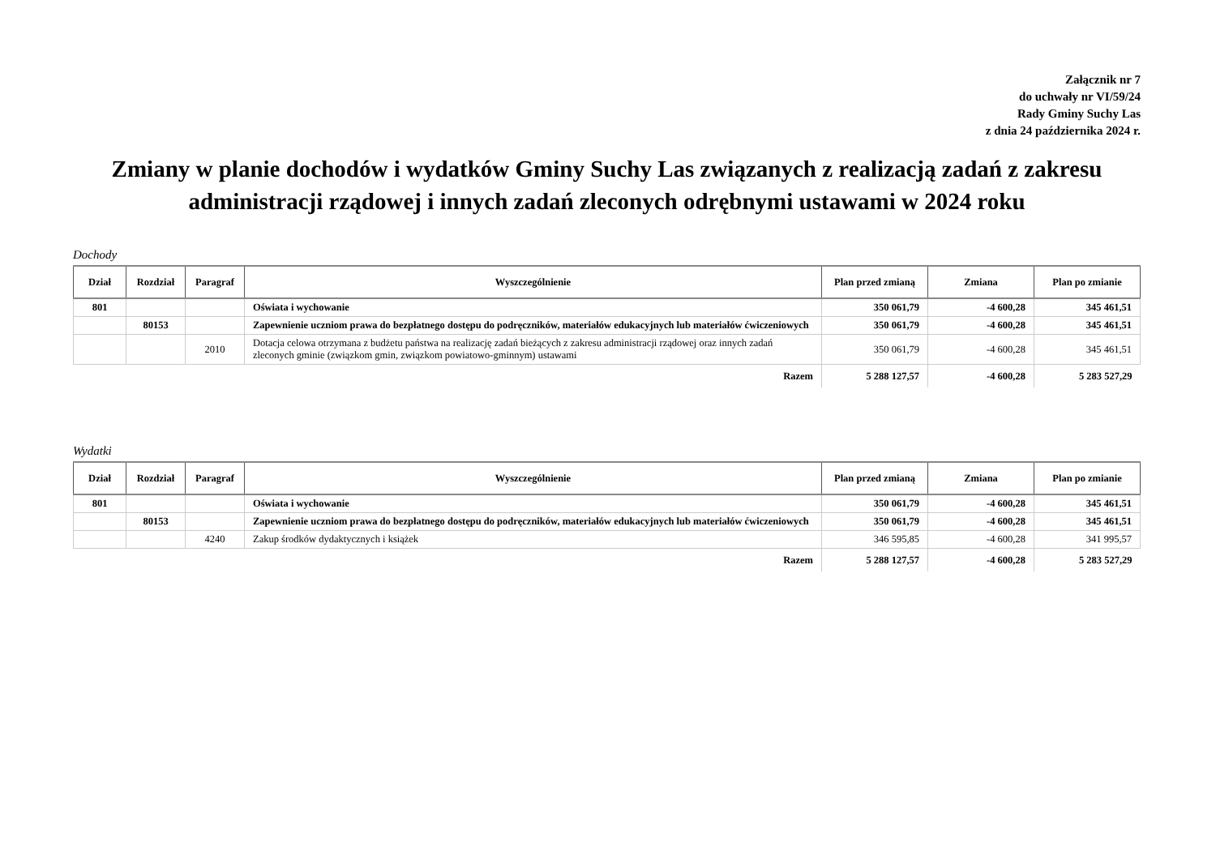Załącznik nr 7
do uchwały nr VI/59/24
Rady Gminy Suchy Las
z dnia 24 października 2024 r.
Zmiany w planie dochodów i wydatków Gminy Suchy Las związanych z realizacją zadań z zakresu administracji rządowej i innych zadań zleconych odrębnymi ustawami w 2024 roku
Dochody
| Dział | Rozdział | Paragraf | Wyszczególnienie | Plan przed zmianą | Zmiana | Plan po zmianie |
| --- | --- | --- | --- | --- | --- | --- |
| 801 | | | Oświata i wychowanie | 350 061,79 | -4 600,28 | 345 461,51 |
| | 80153 | | Zapewnienie uczniom prawa do bezpłatnego dostępu do podręczników, materiałów edukacyjnych lub materiałów ćwiczeniowych | 350 061,79 | -4 600,28 | 345 461,51 |
| | | 2010 | Dotacja celowa otrzymana z budżetu państwa na realizację zadań bieżących z zakresu administracji rządowej oraz innych zadań zleconych gminie (związkom gmin, związkom powiatowo-gminnym) ustawami | 350 061,79 | -4 600,28 | 345 461,51 |
| Razem | | | | 5 288 127,57 | -4 600,28 | 5 283 527,29 |
Wydatki
| Dział | Rozdział | Paragraf | Wyszczególnienie | Plan przed zmianą | Zmiana | Plan po zmianie |
| --- | --- | --- | --- | --- | --- | --- |
| 801 | | | Oświata i wychowanie | 350 061,79 | -4 600,28 | 345 461,51 |
| | 80153 | | Zapewnienie uczniom prawa do bezpłatnego dostępu do podręczników, materiałów edukacyjnych lub materiałów ćwiczeniowych | 350 061,79 | -4 600,28 | 345 461,51 |
| | | 4240 | Zakup środków dydaktycznych i książek | 346 595,85 | -4 600,28 | 341 995,57 |
| Razem | | | | 5 288 127,57 | -4 600,28 | 5 283 527,29 |